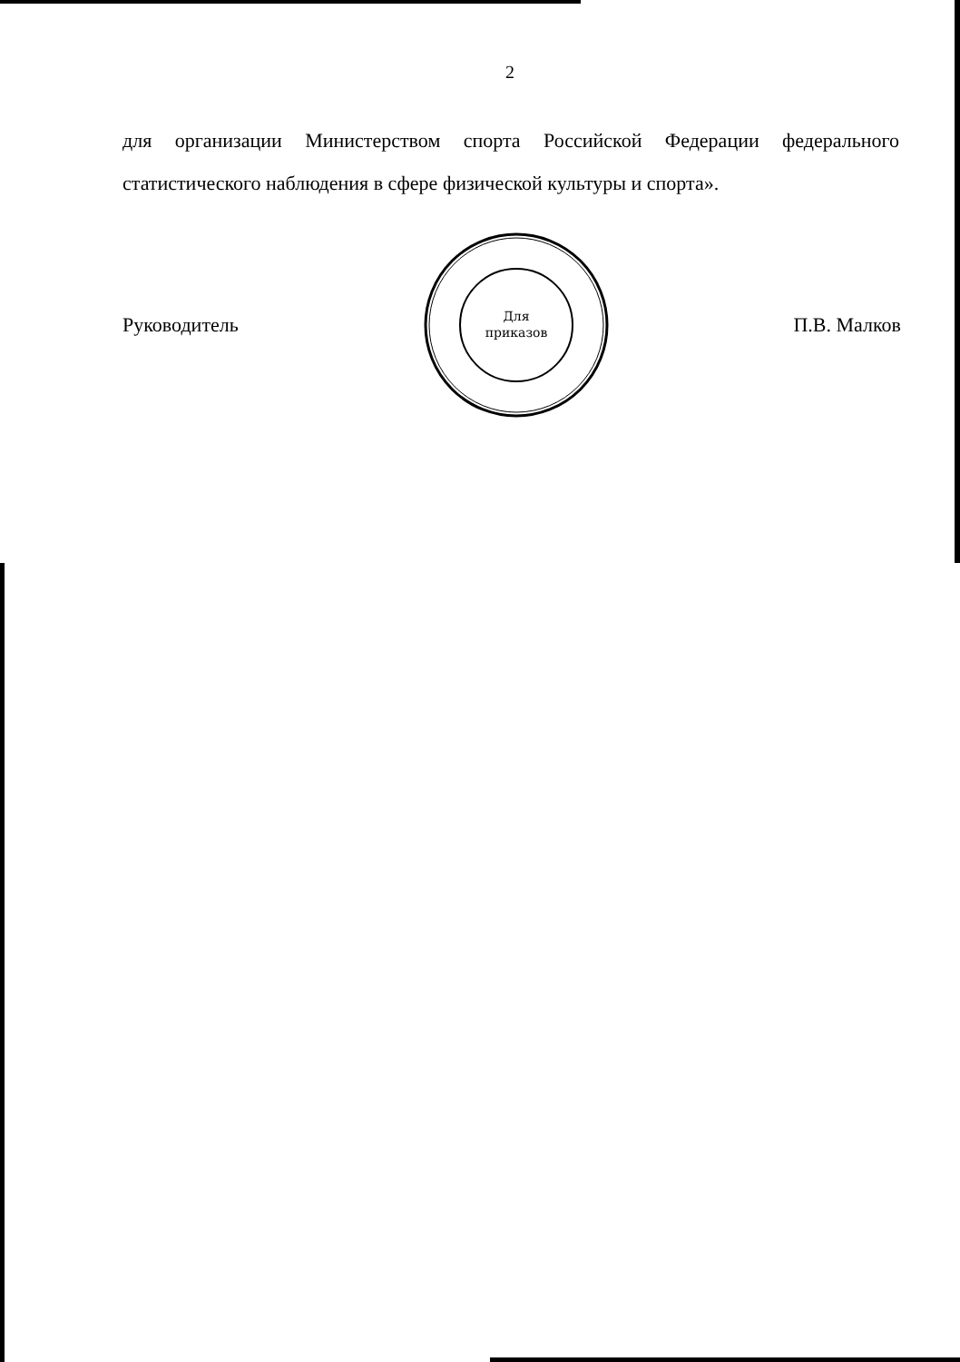2
для организации Министерством спорта Российской Федерации федерального статистического наблюдения в сфере физической культуры и спорта».
Руководитель
Для
приказов
П.В. Малков